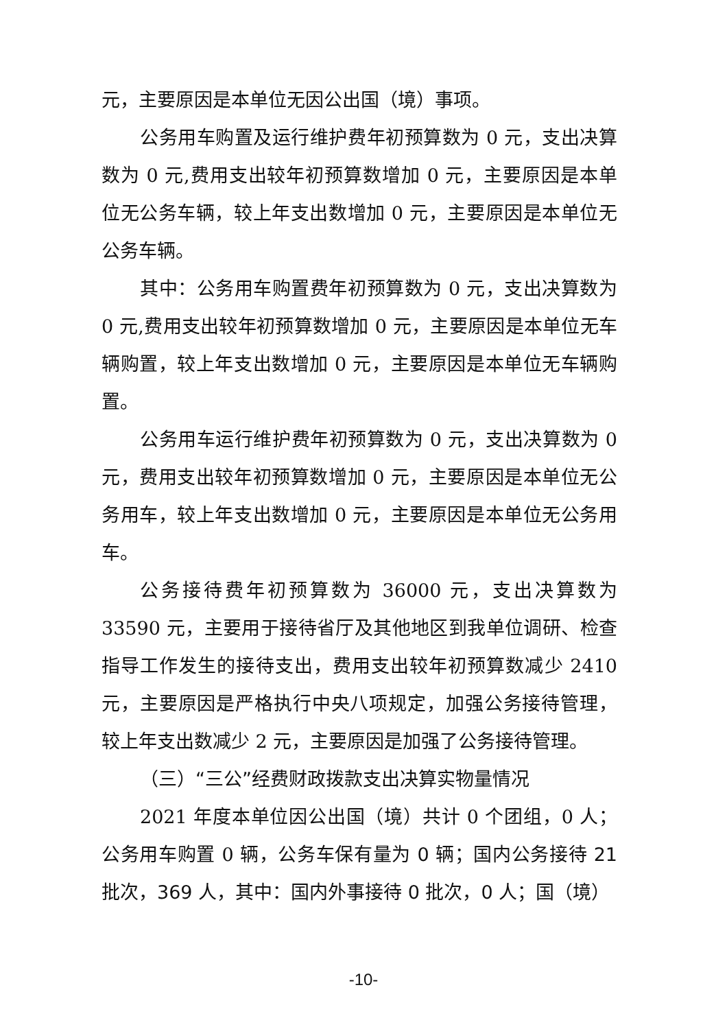元，主要原因是本单位无因公出国（境）事项。
公务用车购置及运行维护费年初预算数为 0 元，支出决算数为 0 元,费用支出较年初预算数增加 0 元，主要原因是本单位无公务车辆，较上年支出数增加 0 元，主要原因是本单位无公务车辆。
其中：公务用车购置费年初预算数为 0 元，支出决算数为 0 元,费用支出较年初预算数增加 0 元，主要原因是本单位无车辆购置，较上年支出数增加 0 元，主要原因是本单位无车辆购置。
公务用车运行维护费年初预算数为 0 元，支出决算数为 0 元，费用支出较年初预算数增加 0 元，主要原因是本单位无公务用车，较上年支出数增加 0 元，主要原因是本单位无公务用车。
公务接待费年初预算数为 36000 元，支出决算数为 33590 元，主要用于接待省厅及其他地区到我单位调研、检查指导工作发生的接待支出，费用支出较年初预算数减少 2410 元，主要原因是严格执行中央八项规定，加强公务接待管理，较上年支出数减少 2 元，主要原因是加强了公务接待管理。
（三）“三公”经费财政拨款支出决算实物量情况
2021 年度本单位因公出国（境）共计 0 个团组，0 人；公务用车购置 0 辆，公务车保有量为 0 辆；国内公务接待 21 批次，369 人，其中：国内外事接待 0 批次，0 人；国（境）
-10-